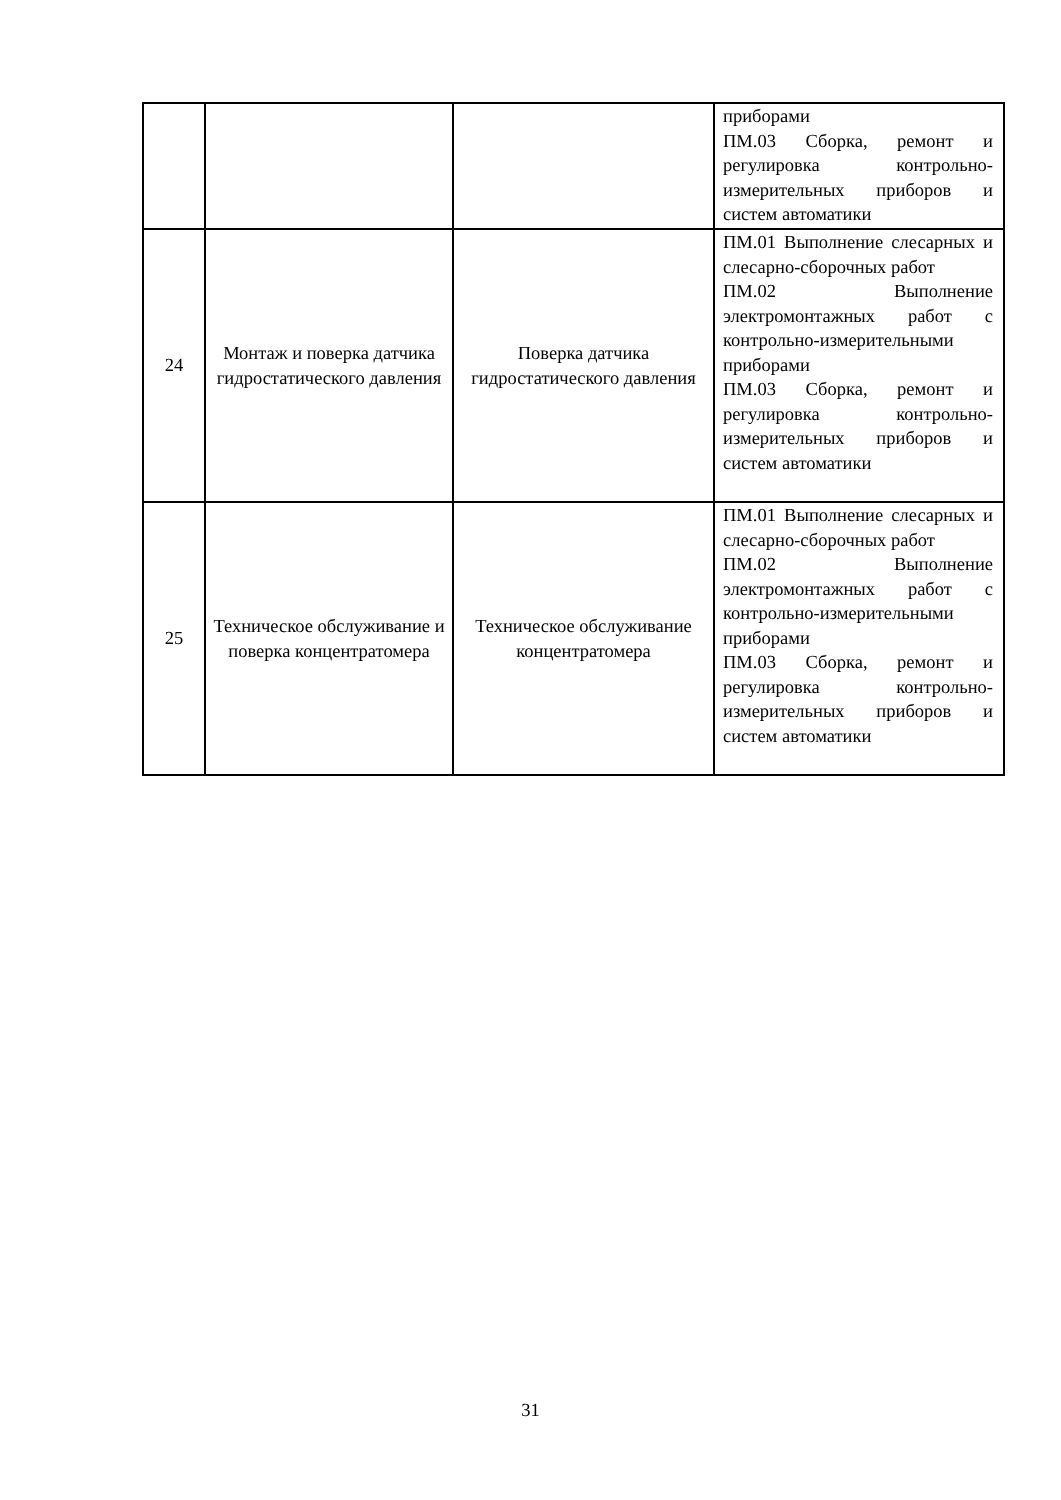| | | | приборами ПМ.03 Сборка, ремонт и регулировка контрольно-измерительных приборов и систем автоматики |
| 24 | Монтаж и поверка датчика гидростатического давления | Поверка датчика гидростатического давления | ПМ.01 Выполнение слесарных и слесарно-сборочных работ ПМ.02 Выполнение электромонтажных работ с контрольно-измерительными приборами ПМ.03 Сборка, ремонт и регулировка контрольно-измерительных приборов и систем автоматики |
| 25 | Техническое обслуживание и поверка концентратомера | Техническое обслуживание концентратомера | ПМ.01 Выполнение слесарных и слесарно-сборочных работ ПМ.02 Выполнение электромонтажных работ с контрольно-измерительными приборами ПМ.03 Сборка, ремонт и регулировка контрольно-измерительных приборов и систем автоматики |
31